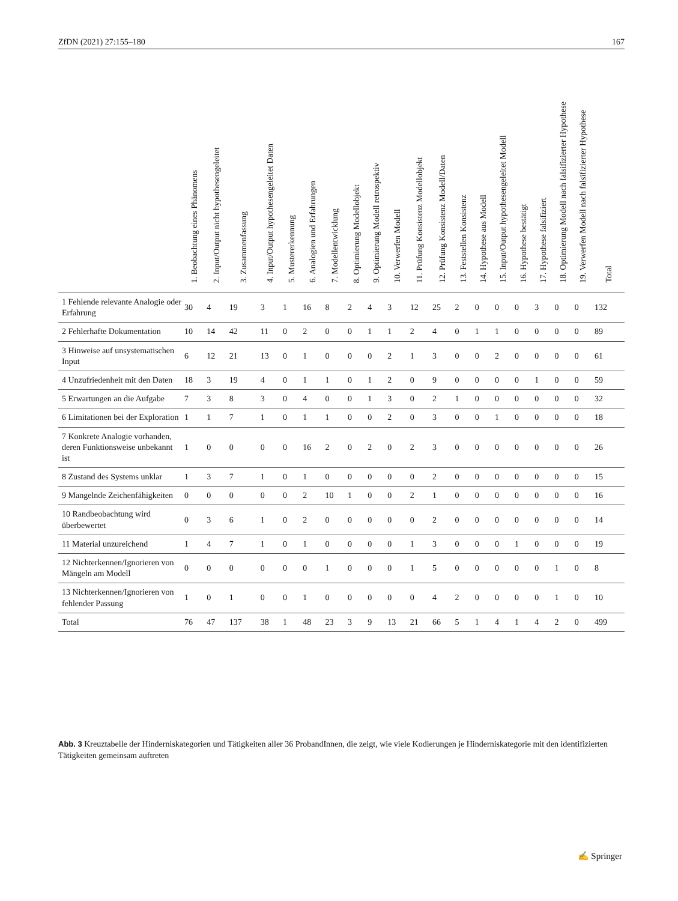ZfDN (2021) 27:155–180 167
| | 1. Beobachtung eines Phänomens | 2. Input/Output nicht hypothesengeleitet | 3. Zusammenfassung | 4. Input/Output hypothesengeleitet Daten | 5. Mustererkennung | 6. Analogien und Erfahrungen | 7. Modellentwicklung | 8. Optimierung Modellobjekt | 9. Optimierung Modell retrospektiv | 10. Verwerfen Modell | 11. Prüfung Konsistenz Modellobjekt | 12. Prüfung Konsistenz Modell/Daten | 13. Feststellen Konsistenz | 14. Hypothese aus Modell | 15. Input/Output hypothesengeleitet Modell | 16. Hypothese bestätigt | 17. Hypothese falsifiziert | 18. Optimierung Modell nach falsifizierter Hypothese | 19. Verwerfen Modell nach falsifizierter Hypothese | Total |
| --- | --- | --- | --- | --- | --- | --- | --- | --- | --- | --- | --- | --- | --- | --- | --- | --- | --- | --- | --- | --- |
| 1 Fehlende relevante Analogie oder Erfahrung | 30 | 4 | 19 | 3 | 1 | 16 | 8 | 2 | 4 | 3 | 12 | 25 | 2 | 0 | 0 | 0 | 3 | 0 | 0 | 132 |
| 2 Fehlerhafte Dokumentation | 10 | 14 | 42 | 11 | 0 | 2 | 0 | 0 | 1 | 1 | 2 | 4 | 0 | 1 | 1 | 0 | 0 | 0 | 0 | 89 |
| 3 Hinweise auf unsystematischen Input | 6 | 12 | 21 | 13 | 0 | 1 | 0 | 0 | 0 | 2 | 1 | 3 | 0 | 0 | 2 | 0 | 0 | 0 | 0 | 61 |
| 4 Unzufriedenheit mit den Daten | 18 | 3 | 19 | 4 | 0 | 1 | 1 | 0 | 1 | 2 | 0 | 9 | 0 | 0 | 0 | 0 | 1 | 0 | 0 | 59 |
| 5 Erwartungen an die Aufgabe | 7 | 3 | 8 | 3 | 0 | 4 | 0 | 0 | 1 | 3 | 0 | 2 | 1 | 0 | 0 | 0 | 0 | 0 | 0 | 32 |
| 6 Limitationen bei der Exploration | 1 | 1 | 7 | 1 | 0 | 1 | 1 | 0 | 0 | 2 | 0 | 3 | 0 | 0 | 1 | 0 | 0 | 0 | 0 | 18 |
| 7 Konkrete Analogie vorhanden, deren Funktionsweise unbekannt ist | 1 | 0 | 0 | 0 | 0 | 16 | 2 | 0 | 2 | 0 | 2 | 3 | 0 | 0 | 0 | 0 | 0 | 0 | 0 | 26 |
| 8 Zustand des Systems unklar | 1 | 3 | 7 | 1 | 0 | 1 | 0 | 0 | 0 | 0 | 0 | 2 | 0 | 0 | 0 | 0 | 0 | 0 | 0 | 15 |
| 9 Mangelnde Zeichenfähigkeiten | 0 | 0 | 0 | 0 | 0 | 2 | 10 | 1 | 0 | 0 | 2 | 1 | 0 | 0 | 0 | 0 | 0 | 0 | 0 | 16 |
| 10 Randbeobachtung wird überbewertet | 0 | 3 | 6 | 1 | 0 | 2 | 0 | 0 | 0 | 0 | 0 | 2 | 0 | 0 | 0 | 0 | 0 | 0 | 0 | 14 |
| 11 Material unzureichend | 1 | 4 | 7 | 1 | 0 | 1 | 0 | 0 | 0 | 0 | 1 | 3 | 0 | 0 | 0 | 1 | 0 | 0 | 0 | 19 |
| 12 Nichterkennen/Ignorieren von Mängeln am Modell | 0 | 0 | 0 | 0 | 0 | 0 | 1 | 0 | 0 | 0 | 1 | 5 | 0 | 0 | 0 | 0 | 0 | 1 | 0 | 8 |
| 13 Nichterkennen/Ignorieren von fehlender Passung | 1 | 0 | 1 | 0 | 0 | 1 | 0 | 0 | 0 | 0 | 0 | 4 | 2 | 0 | 0 | 0 | 0 | 1 | 0 | 10 |
| Total | 76 | 47 | 137 | 38 | 1 | 48 | 23 | 3 | 9 | 13 | 21 | 66 | 5 | 1 | 4 | 1 | 4 | 2 | 0 | 499 |
Abb. 3 Kreuztabelle der Hinderniskategorien und Tätigkeiten aller 36 ProbandInnen, die zeigt, wie viele Kodierungen je Hinderniskategorie mit den identifizierten Tätigkeiten gemeinsam auftreten
✍ Springer